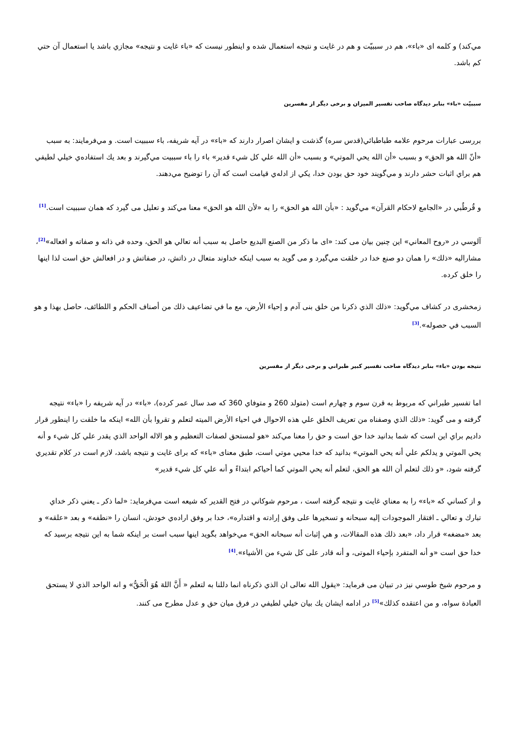مي‌كند) و كلمه ای «باء»، هم در سببيّت و هم در غايت و نتيجه استعمال شده و اينطور نيست كه «باء غايت و نتيجه» مجازي باشد يا استعمال آن حتي كم باشد.
سببيّت «باء» بنابر ديدگاه صاحب تفسير الميزان و برخی ديگر از مفسرين
بررسی عبارات مرحوم علامه طباطبائي(قدس سره) گذشت و ايشان اصرار دارند كه «باء» در آيه شريفه، باء سببيت است. و مي‌فرمايند: به سبب «أنّ الله هو الحق» و بسبب «أن الله يحي الموتي» و بسبب «أن الله علي كل شيء قدير» باء را باء سببيت مي‌گيرند و بعد يك استفاده‌ي خيلي لطيفي هم براي اثبات حشر دارند و مي‌گويند خود حق بودن خدا، يكي از ادله‌ي قيامت است كه آن را توضيح مي‌دهند.
و قُرطُبي در «الجامع لاحكام القرآن» مي‌گويد : «بأن الله هو الحق» را به «لأن الله هو الحق» معنا مي‌كند و تعليل می گيرد كه همان سببيت است.<sup>[1]</sup>
آلوسي در «روح المعاني» اين چنين بيان می كند: «ای ما ذكر من الصنع البديع حاصل به سبب أنه تعالي هو الحق، وحده في ذاته و صفاته و افعاله»<sup>[2]</sup>، مشاراليه «ذلك» را همان دو صنع خدا در خلقت مي‌گيرد و می گويد به سبب اينكه خداوند متعال در ذاتش، در صفاتش و در افعالش حق است لذا اينها را خلق كرده.
زمخشری در كشاف مي‌گويد: «ذلك الذي ذكرنا من خلق بنی آدم و إحياء الأرض، مع ما في تضاعيف ذلك من أصناف الحكم و اللطائف، حاصل بهذا و هو السبب في حصوله».<sup>[3]</sup>
نتيجه بودن «باء» بنابر ديدگاه صاحب تفسير كبير طبراني و برخی ديگر از مفسرين
اما تفسير طبراني كه مربوط به قرن سوم و چهارم است (متولد 260 و متوفاي 360 كه صد سال عمر كرده)، «باء» در آيه شريفه را «باء» نتيجه گرفته و می گويد: «ذلك الذي وصفناه من تعريف الخلق علي هذه الاحوال في احياء الأرض الميته لتعلم و تقروا بأن الله» اينكه ما خلقت را اينطور قرار داديم براي اين است كه شما بدانيد خدا حق است و حق را معنا مي‌كند «هو لمستحق لصفات التعظيم و هو الاله الواحد الذي يقدر علي كل شيء و أنه يحي الموتي و يدلكم علي أنه يحي الموتي» بدانيد كه خدا محيي موتي است، طبق معنای «باء» كه برای غايت و نتيجه باشد، لازم است در كلام تقديري گرفته شود، «و ذلك لتعلم أن الله هو الحق، لتعلم أنه يحي الموتي كما أحياكم ابتداءً و أنه علي كل شيء قدير»
و از كساني كه «باء» را به معناي غايت و نتيجه گرفته است ، مرحوم شوكاني در فتح القدير كه شيعه است مي‌فرمايد: «لما ذكر ـ يعني ذكر خداي تبارك و تعالي ـ افتقار الموجودات إليه سبحانه و تسخيرها على وفق إرادته و اقتداره»، خدا بر وفق اراده‌ي خودش، انسان را «نطفه» و بعد «علقه» و بعد «مضغه» قرار داد، «بعد ذلك هذه المقالات، و هي إثبات أنه سبحانه الحق» مي‌خواهد بگويد اينها سبب است بر اينكه شما به اين نتيجه برسيد كه خدا حق است «و أنه المتفرد بإحياء الموتى، و أنه قادر على كل شيء من الأشياء».<sup>[4]</sup>
و مرحوم شيخ طوسي نيز در تبيان می فرمايد: «يقول الله تعالى ان الذي ذكرناه انما دللنا به لتعلم « أَنَّ اللهَ هُوَ الْحَقُّ» و انه الواحد الذي لا يستحق العبادة سواه، و من اعتقده كذلك»<sup>[5]</sup> در ادامه ايشان يك بيان خيلي لطيفي در فرق ميان حق و عدل مطرح می كنند.